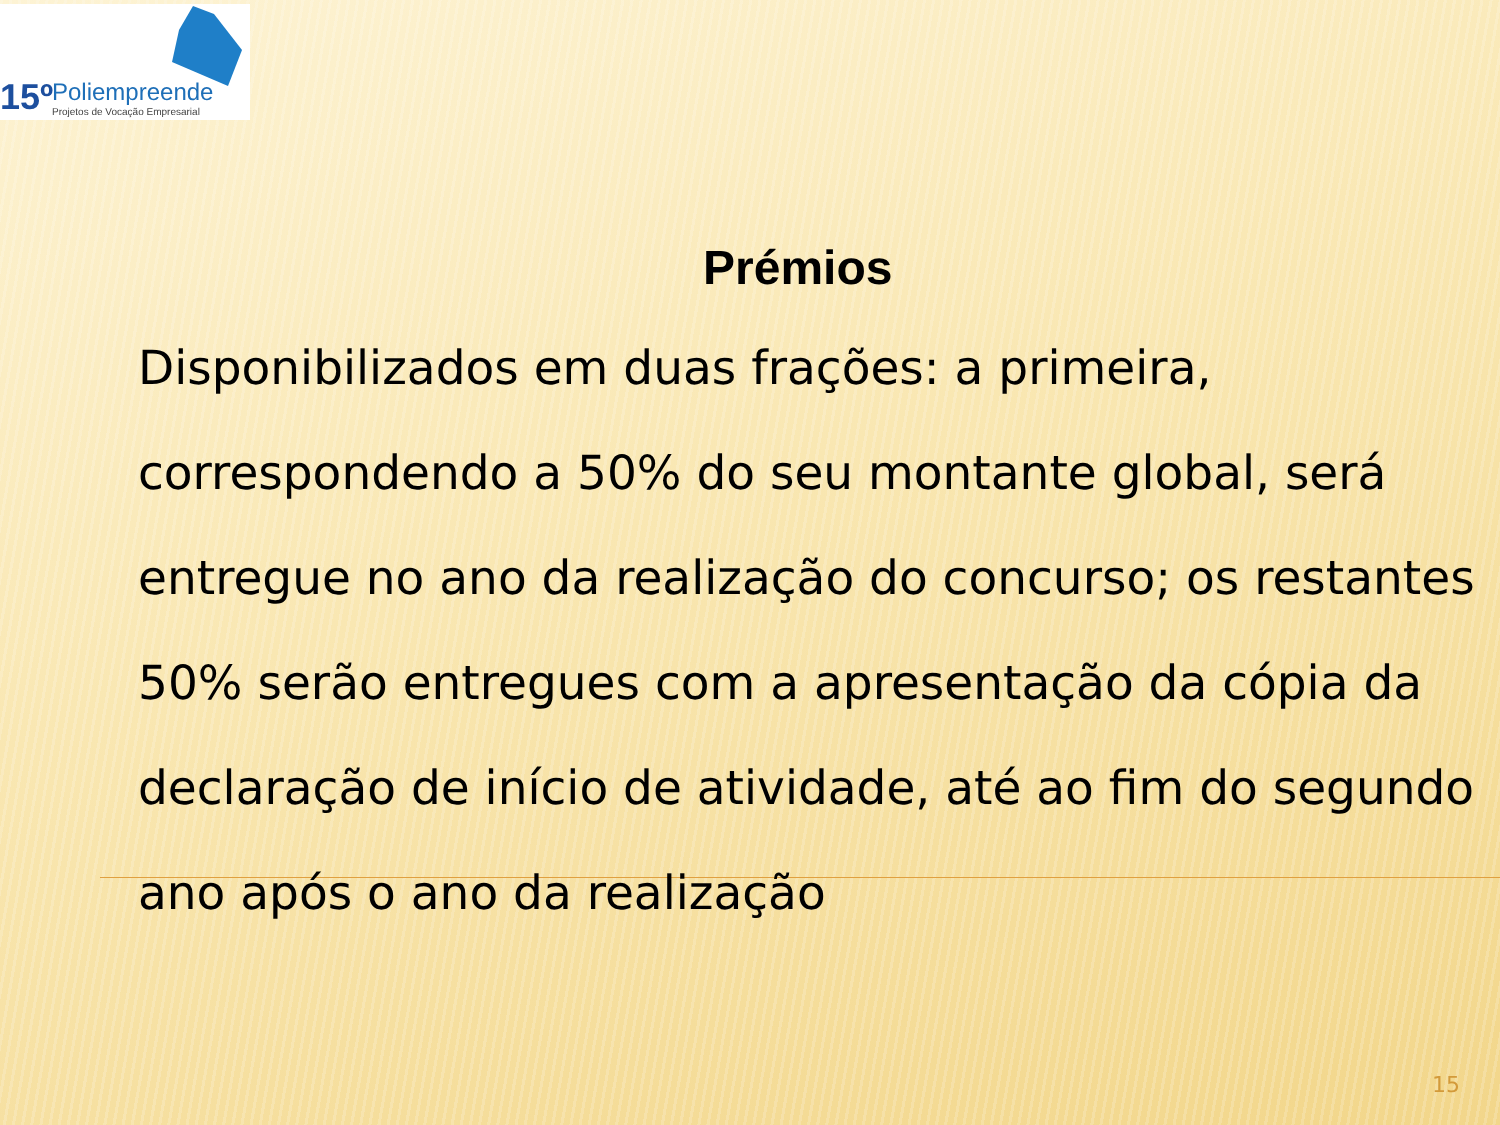15º Poliempreende
Projetos de Vocação Empresarial
Prémios
Disponibilizados em duas frações: a primeira, correspondendo a 50% do seu montante global, será entregue no ano da realização do concurso; os restantes 50% serão entregues com a apresentação da cópia da declaração de início de atividade, até ao fim do segundo ano após o ano da realização
15